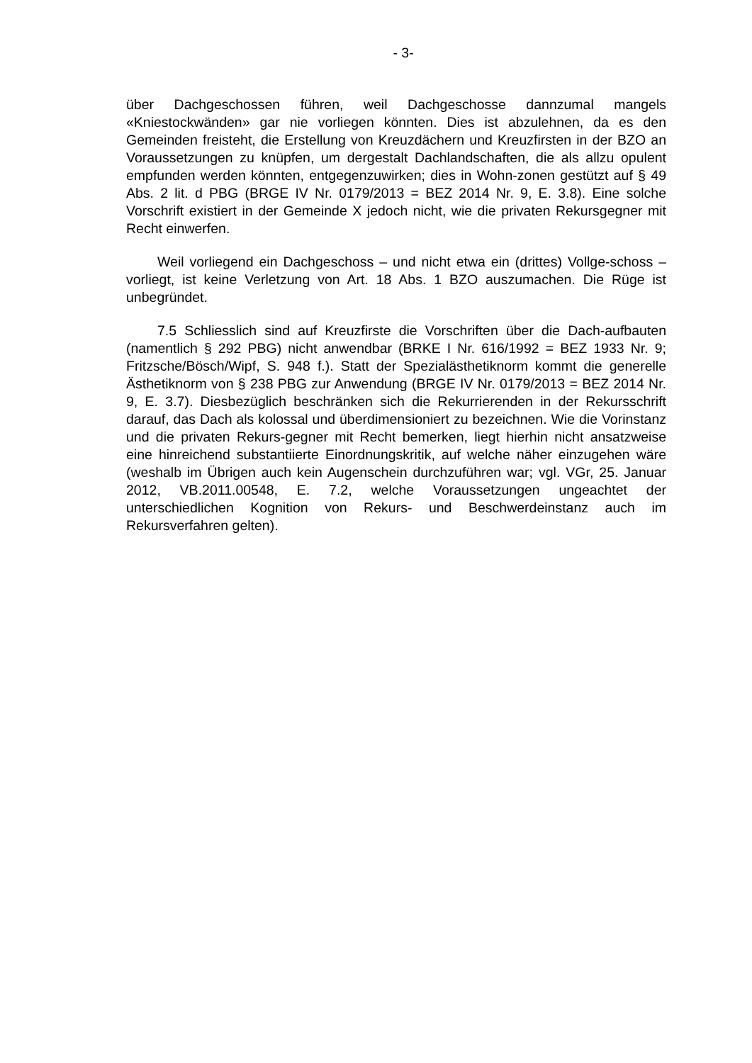- 3-
über Dachgeschossen führen, weil Dachgeschosse dannzumal mangels «Kniestockwänden» gar nie vorliegen könnten. Dies ist abzulehnen, da es den Gemeinden freisteht, die Erstellung von Kreuzdächern und Kreuzfirsten in der BZO an Voraussetzungen zu knüpfen, um dergestalt Dachlandschaften, die als allzu opulent empfunden werden könnten, entgegenzuwirken; dies in Wohn-zonen gestützt auf § 49 Abs. 2 lit. d PBG (BRGE IV Nr. 0179/2013 = BEZ 2014 Nr. 9, E. 3.8). Eine solche Vorschrift existiert in der Gemeinde X jedoch nicht, wie die privaten Rekursgegner mit Recht einwerfen.
Weil vorliegend ein Dachgeschoss – und nicht etwa ein (drittes) Vollge-schoss – vorliegt, ist keine Verletzung von Art. 18 Abs. 1 BZO auszumachen. Die Rüge ist unbegründet.
7.5 Schliesslich sind auf Kreuzfirste die Vorschriften über die Dach-aufbauten (namentlich § 292 PBG) nicht anwendbar (BRKE I Nr. 616/1992 = BEZ 1933 Nr. 9; Fritzsche/Bösch/Wipf, S. 948 f.). Statt der Spezialästhetiknorm kommt die generelle Ästhetiknorm von § 238 PBG zur Anwendung (BRGE IV Nr. 0179/2013 = BEZ 2014 Nr. 9, E. 3.7). Diesbezüglich beschränken sich die Rekurrierenden in der Rekursschrift darauf, das Dach als kolossal und überdimensioniert zu bezeichnen. Wie die Vorinstanz und die privaten Rekurs-gegner mit Recht bemerken, liegt hierhin nicht ansatzweise eine hinreichend substantiierte Einordnungskritik, auf welche näher einzugehen wäre (weshalb im Übrigen auch kein Augenschein durchzuführen war; vgl. VGr, 25. Januar 2012, VB.2011.00548, E. 7.2, welche Voraussetzungen ungeachtet der unterschiedlichen Kognition von Rekurs- und Beschwerdeinstanz auch im Rekursverfahren gelten).